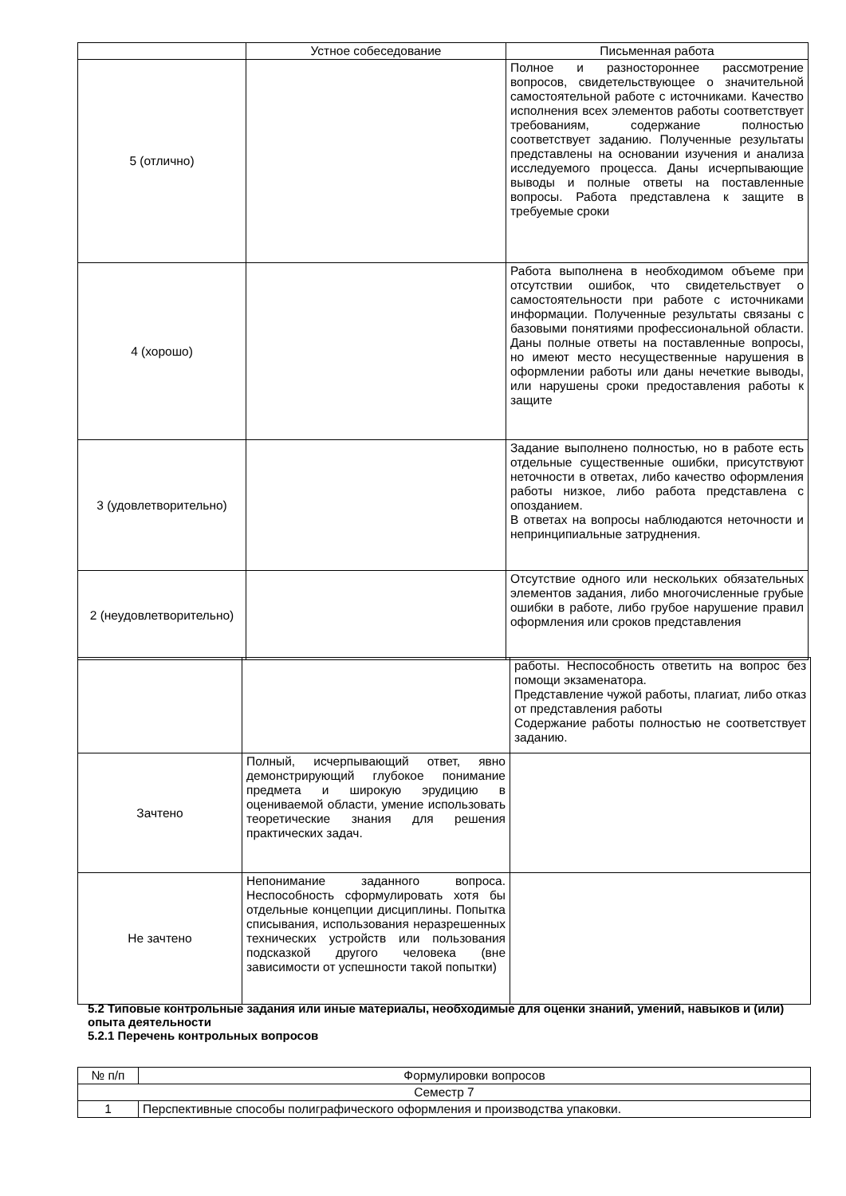| | Устное собеседование | Письменная работа |
| --- | --- | --- |
| 5 (отлично) | | Полное и разностороннее рассмотрение вопросов, свидетельствующее о значительной самостоятельной работе с источниками. Качество исполнения всех элементов работы соответствует требованиям, содержание полностью соответствует заданию. Полученные результаты представлены на основании изучения и анализа исследуемого процесса. Даны исчерпывающие выводы и полные ответы на поставленные вопросы. Работа представлена к защите в требуемые сроки |
| 4 (хорошо) | | Работа выполнена в необходимом объеме при отсутствии ошибок, что свидетельствует о самостоятельности при работе с источниками информации. Полученные результаты связаны с базовыми понятиями профессиональной области. Даны полные ответы на поставленные вопросы, но имеют место несущественные нарушения в оформлении работы или даны нечеткие выводы, или нарушены сроки предоставления работы к защите |
| 3 (удовлетворительно) | | Задание выполнено полностью, но в работе есть отдельные существенные ошибки, присутствуют неточности в ответах, либо качество оформления работы низкое, либо работа представлена с опозданием. В ответах на вопросы наблюдаются неточности и непринципиальные затруднения. |
| 2 (неудовлетворительно) | | Отсутствие одного или нескольких обязательных элементов задания, либо многочисленные грубые ошибки в работе, либо грубое нарушение правил оформления или сроков представления |
| | | работы. Неспособность ответить на вопрос без помощи экзаменатора. Представление чужой работы, плагиат, либо отказ от представления работы Содержание работы полностью не соответствует заданию. |
| Зачтено | Полный, исчерпывающий ответ, явно демонстрирующий глубокое понимание предмета и широкую эрудицию в оцениваемой области, умение использовать теоретические знания для решения практических задач. | |
| Не зачтено | Непонимание заданного вопроса. Неспособность сформулировать хотя бы отдельные концепции дисциплины. Попытка списывания, использования неразрешенных технических устройств или пользования подсказкой другого человека (вне зависимости от успешности такой попытки) | |
5.2 Типовые контрольные задания или иные материалы, необходимые для оценки знаний, умений, навыков и (или) опыта деятельности
5.2.1 Перечень контрольных вопросов
| № п/п | Формулировки вопросов |
| --- | --- |
| Семестр 7 | |
| 1 | Перспективные способы полиграфического оформления и производства упаковки. |